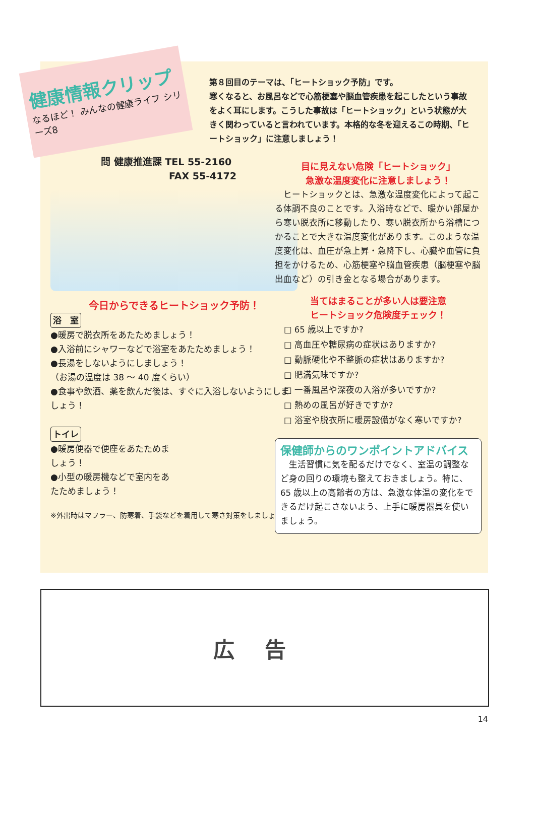健康情報クリップ
なるほど！ みんなの健康ライフ シリーズ8
第８回目のテーマは、「ヒートショック予防」です。
寒くなると、お風呂などで心筋梗塞や脳血管疾患を起こしたという事故をよく耳にします。こうした事故は「ヒートショック」という状態が大きく関わっていると言われています。本格的な冬を迎えるこの時期、「ヒートショック」に注意しましょう！
問 健康推進課 TEL 55-2160
FAX 55-4172
今日からできるヒートショック予防！
浴　室
●暖房で脱衣所をあたためましょう！
●入浴前にシャワーなどで浴室をあたためましょう！
●長湯をしないようにしましょう！
（お湯の温度は 38 ～ 40 度くらい）
●食事や飲酒、薬を飲んだ後は、すぐに入浴しないようにしましょう！
トイレ
●暖房便器で便座をあたためましょう！
●小型の暖房機などで室内をあたためましょう！
※外出時はマフラー、防寒着、手袋などを着用して寒さ対策をしましょう！
目に見えない危険「ヒートショック」
急激な温度変化に注意しましょう！
　ヒートショックとは、急激な温度変化によって起こる体調不良のことです。入浴時などで、暖かい部屋から寒い脱衣所に移動したり、寒い脱衣所から浴槽につかることで大きな温度変化があります。このような温度変化は、血圧が急上昇・急降下し、心臓や血管に負担をかけるため、心筋梗塞や脳血管疾患（脳梗塞や脳出血など）の引き金となる場合があります。
当てはまることが多い人は要注意
ヒートショック危険度チェック！
□ 65 歳以上ですか?
□ 高血圧や糖尿病の症状はありますか?
□ 動脈硬化や不整脈の症状はありますか?
□ 肥満気味ですか?
□ 一番風呂や深夜の入浴が多いですか?
□ 熱めの風呂が好きですか?
□ 浴室や脱衣所に暖房設備がなく寒いですか?
保健師からのワンポイントアドバイス
　生活習慣に気を配るだけでなく、室温の調整など身の回りの環境も整えておきましょう。特に、65 歳以上の高齢者の方は、急激な体温の変化をできるだけ起こさないよう、上手に暖房器具を使いましょう。
広告
14